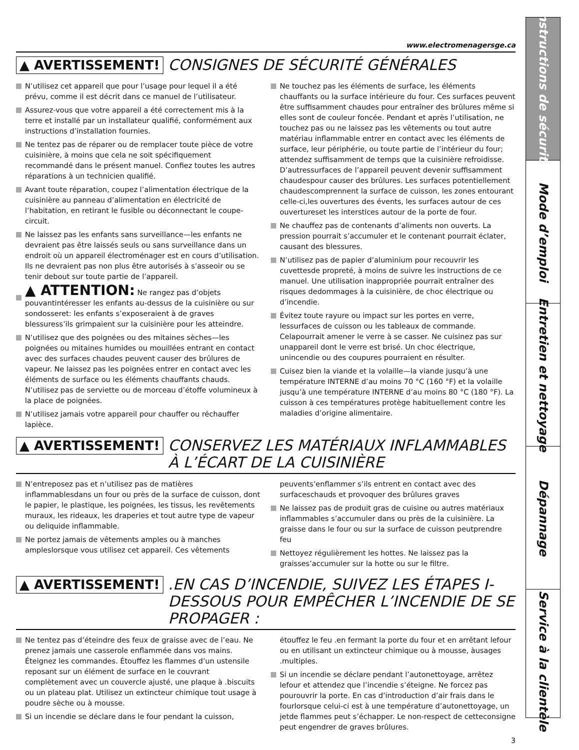www.electromenagersge.ca
▲ AVERTISSEMENT! CONSIGNES DE SÉCURITÉ GÉNÉRALES
N’utilisez cet appareil que pour l’usage pour lequel il a été prévu, comme il est décrit dans ce manuel de l’utilisateur.
Assurez-vous que votre appareil a été correctement mis à la terre et installé par un installateur qualifié, conformément aux instructions d’installation fournies.
Ne tentez pas de réparer ou de remplacer toute pièce de votre cuisinière, à moins que cela ne soit spécifiquement recommandé dans le présent manuel. Confiez toutes les autres réparations à un technicien qualifié.
Avant toute réparation, coupez l’alimentation électrique de la cuisinière au panneau d’alimentation en électricité de l’habitation, en retirant le fusible ou déconnectant le coupe-circuit.
Ne laissez pas les enfants sans surveillance—les enfants ne devraient pas être laissés seuls ou sans surveillance dans un endroit où un appareil électroménager est en cours d’utilisation. Ils ne devraient pas non plus être autorisés à s’asseoir ou se tenir debout sur toute partie de l’appareil.
▲ ATTENTION: Ne rangez pas d’objets pouvantintéresser les enfants au-dessus de la cuisinière ou sur sondosseret: les enfants s’exposeraient à de graves blessuress’ils grimpaient sur la cuisinière pour les atteindre.
N’utilisez que des poignées ou des mitaines sèches—les poignées ou mitaines humides ou mouillées entrant en contact avec des surfaces chaudes peuvent causer des brûlures de vapeur. Ne laissez pas les poignées entrer en contact avec les éléments de surface ou les éléments chauffants chauds. N’utilisez pas de serviette ou de morceau d’étoffe volumineux à la place de poignées.
N’utilisez jamais votre appareil pour chauffer ou réchauffer lapièce.
Ne touchez pas les éléments de surface, les éléments chauffants ou la surface intérieure du four. Ces surfaces peuvent être suffisamment chaudes pour entraîner des brûlures même si elles sont de couleur foncée. Pendant et après l’utilisation, ne touchez pas ou ne laissez pas les vêtements ou tout autre matériau inflammable entrer en contact avec les éléments de surface, leur périphérie, ou toute partie de l’intérieur du four; attendez suffisamment de temps que la cuisinière refroidisse. D’autressurfaces de l’appareil peuvent devenir suffisamment chaudespour causer des brûlures. Les surfaces potentiellement chaudescomprennent la surface de cuisson, les zones entourant celle-ci,les ouvertures des évents, les surfaces autour de ces ouvertureset les interstices autour de la porte de four.
Ne chauffez pas de contenants d’aliments non ouverts. La pression pourrait s’accumuler et le contenant pourrait éclater, causant des blessures.
N’utilisez pas de papier d’aluminium pour recouvrir les cuvettesde propreté, à moins de suivre les instructions de ce manuel. Une utilisation inappropriée pourrait entraîner des risques dedommages à la cuisinière, de choc électrique ou d’incendie.
Évitez toute rayure ou impact sur les portes en verre, lessurfaces de cuisson ou les tableaux de commande. Celapourrait amener le verre à se casser. Ne cuisinez pas sur unappareil dont le verre est brisé. Un choc électrique, unincendie ou des coupures pourraient en résulter.
Cuisez bien la viande et la volaille—la viande jusqu’à une température INTERNE d’au moins 70 °C (160 °F) et la volaille jusqu’à une température INTERNE d’au moins 80 °C (180 °F). La cuisson à ces températures protège habituellement contre les maladies d’origine alimentaire.
▲ AVERTISSEMENT! CONSERVEZ LES MATÉRIAUX INFLAMMABLES À L’ÉCART DE LA CUISINIÈRE
N’entreposez pas et n’utilisez pas de matières inflammablesdans un four ou près de la surface de cuisson, dont le papier, le plastique, les poignées, les tissus, les revêtements muraux, les rideaux, les draperies et tout autre type de vapeur ou deliquide inflammable.
Ne portez jamais de vêtements amples ou à manches ampleslorsque vous utilisez cet appareil. Ces vêtements
peuvents’enflammer s’ils entrent en contact avec des surfaceschauds et provoquer des brûlures graves
Ne laissez pas de produit gras de cuisine ou autres matériaux inflammables s’accumuler dans ou près de la cuisinière. La graisse dans le four ou sur la surface de cuisson peutprendre feu
Nettoyez régulièrement les hottes. Ne laissez pas la graisses’accumuler sur la hotte ou sur le filtre.
▲ AVERTISSEMENT!.EN CAS D’INCENDIE, SUIVEZ LES ÉTAPES I-DESSOUS POUR EMPÊCHER L’INCENDIE DE SE PROPAGER :
Ne tentez pas d’éteindre des feux de graisse avec de l’eau. Ne prenez jamais une casserole enflammée dans vos mains. Éteignez les commandes. Étouffez les flammes d’un ustensile reposant sur un élément de surface en le couvrant complètement avec un couvercle ajusté, une plaque à .biscuits ou un plateau plat. Utilisez un extincteur chimique tout usage à poudre sèche ou à mousse.
Si un incendie se déclare dans le four pendant la cuisson,
étouffez le feu .en fermant la porte du four et en arrêtant lefour ou en utilisant un extincteur chimique ou à mousse, àusages .multiples.
Si un incendie se déclare pendant l’autonettoyage, arrêtez lefour et attendez que l’incendie s’éteigne. Ne forcez pas pourouvrir la porte. En cas d’introduction d’air frais dans le fourlorsque celui-ci est à une température d’autonettoyage, un jetde flammes peut s’échapper. Le non-respect de cetteconsigne peut engendrer de graves brûlures.
3
Instructions de sécurité
Mode d’emploi
Entretien et nettoyage
Dépannage
Service à la clientèle